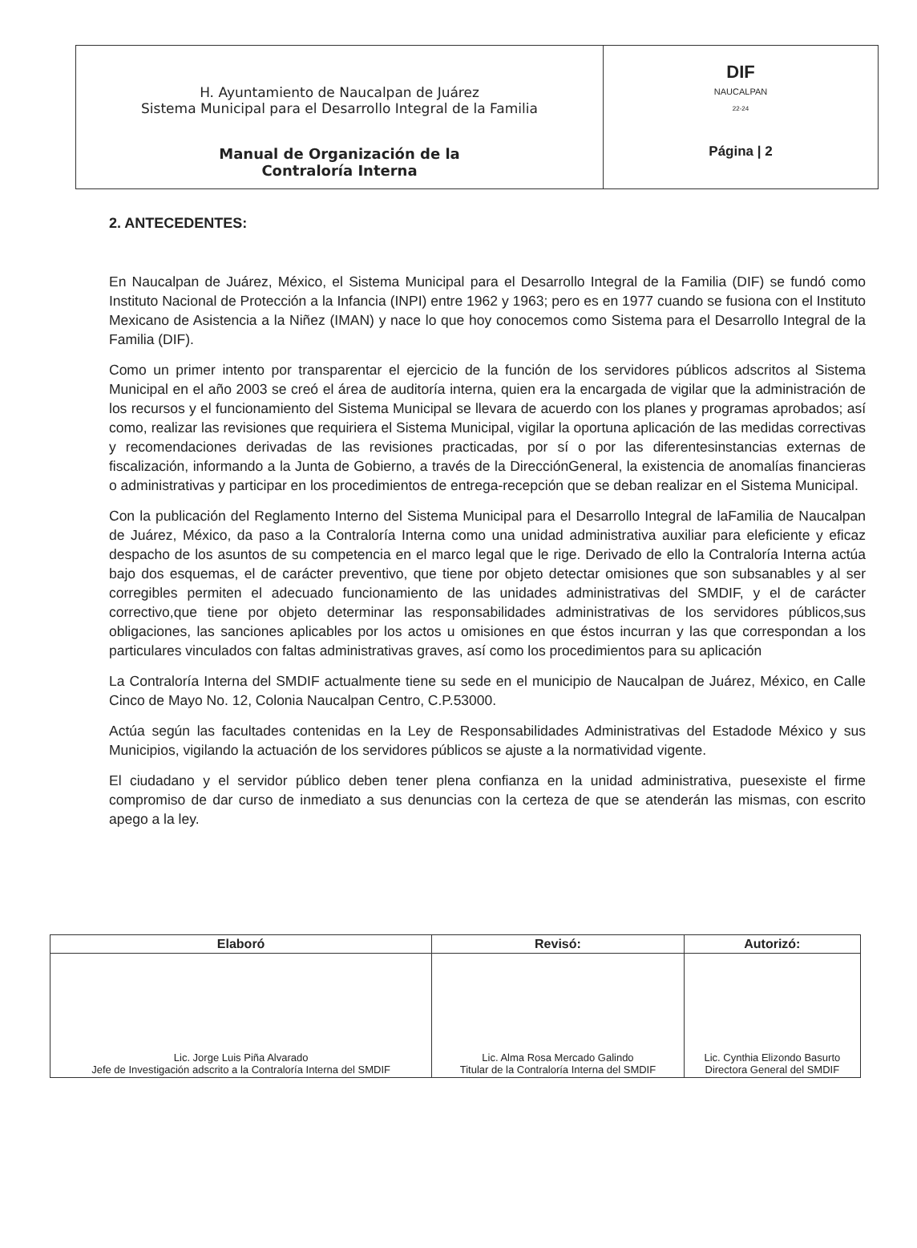| H. Ayuntamiento de Naucalpan de Juárez Sistema Municipal para el Desarrollo Integral de la Familia Manual de Organización de la Contraloría Interna | DIF NAUCALPAN 22-24 Página / 2 |
2. ANTECEDENTES:
En Naucalpan de Juárez, México, el Sistema Municipal para el Desarrollo Integral de la Familia (DIF) se fundó como Instituto Nacional de Protección a la Infancia (INPI) entre 1962 y 1963; pero es en 1977 cuando se fusiona con el Instituto Mexicano de Asistencia a la Niñez (IMAN) y nace lo que hoy conocemos como Sistema para el Desarrollo Integral de la Familia (DIF).
Como un primer intento por transparentar el ejercicio de la función de los servidores públicos adscritos al Sistema Municipal en el año 2003 se creó el área de auditoría interna, quien era la encargada de vigilar que la administración de los recursos y el funcionamiento del Sistema Municipal se llevara de acuerdo con los planes y programas aprobados; así como, realizar las revisiones que requiriera el Sistema Municipal, vigilar la oportuna aplicación de las medidas correctivas y recomendaciones derivadas de las revisiones practicadas, por sí o por las diferentesinstancias externas de fiscalización, informando a la Junta de Gobierno, a través de la DirecciónGeneral, la existencia de anomalías financieras o administrativas y participar en los procedimientos de entrega-recepción que se deban realizar en el Sistema Municipal.
Con la publicación del Reglamento Interno del Sistema Municipal para el Desarrollo Integral de laFamilia de Naucalpan de Juárez, México, da paso a la Contraloría Interna como una unidad administrativa auxiliar para eleficiente y eficaz despacho de los asuntos de su competencia en el marco legal que le rige. Derivado de ello la Contraloría Interna actúa bajo dos esquemas, el de carácter preventivo, que tiene por objeto detectar omisiones que son subsanables y al ser corregibles permiten el adecuado funcionamiento de las unidades administrativas del SMDIF, y el de carácter correctivo,que tiene por objeto determinar las responsabilidades administrativas de los servidores públicos,sus obligaciones, las sanciones aplicables por los actos u omisiones en que éstos incurran y las que correspondan a los particulares vinculados con faltas administrativas graves, así como los procedimientos para su aplicación
La Contraloría Interna del SMDIF actualmente tiene su sede en el municipio de Naucalpan de Juárez, México, en Calle Cinco de Mayo No. 12, Colonia Naucalpan Centro, C.P.53000.
Actúa según las facultades contenidas en la Ley de Responsabilidades Administrativas del Estadode México y sus Municipios, vigilando la actuación de los servidores públicos se ajuste a la normatividad vigente.
El ciudadano y el servidor público deben tener plena confianza en la unidad administrativa, puesexiste el firme compromiso de dar curso de inmediato a sus denuncias con la certeza de que se atenderán las mismas, con escrito apego a la ley.
| Elaboró | Revisó: | Autorizó: |
| --- | --- | --- |
| Lic. Jorge Luis Piña Alvarado Jefe de Investigación adscrito a la Contraloría Interna del SMDIF | Lic. Alma Rosa Mercado Galindo Titular de la Contraloría Interna del SMDIF | Lic. Cynthia Elizondo Basurto Directora General del SMDIF |